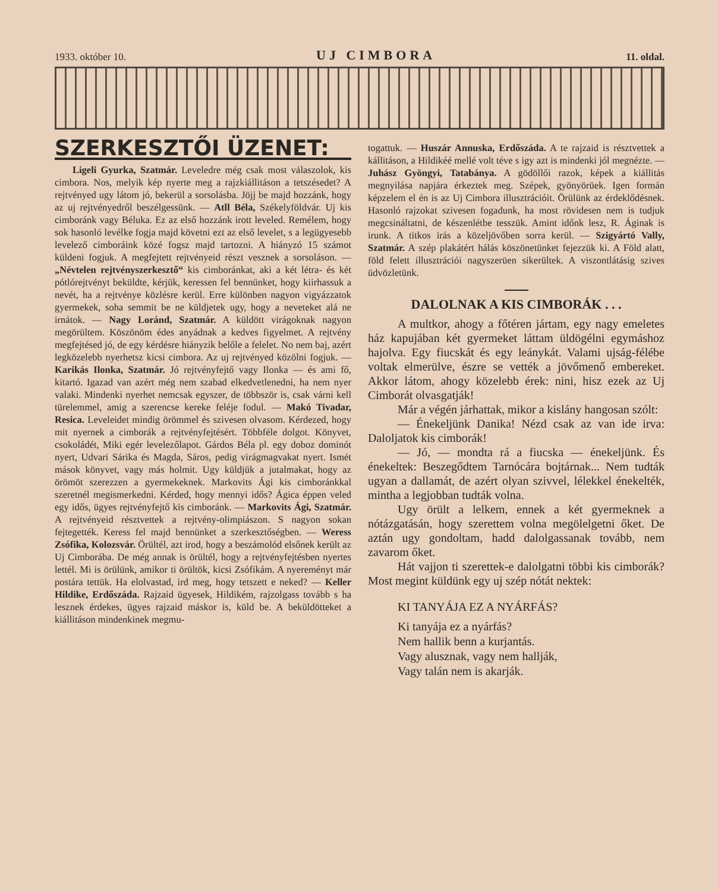1933. október 10. UJ CIMBORA 11. oldal.
SZERKESZTŐI ÜZENET:
Ligeli Gyurka, Szatmár. Leveledre még csak most válaszolok, kis cimbora. Nos, melyik kép nyerte meg a rajzkiállitáson a tetszésedet? A rejtvényed ugy látom jó, bekerül a sorsolásba. Jöjj be majd hozzánk, hogy az uj rejtvényedről beszélgessünk. — Atll Béla, Székelyföldvár. Uj kis cimboránk vagy Béluka. Ez az első hozzánk irott leveled. Remélem, hogy sok hasonló levélke fogja majd követni ezt az első levelet, s a legügyesebb levelező cimboráink közé fogsz majd tartozni. A hiányzó 15 számot küldeni fogjuk. A megfejtett rejtvényeid részt vesznek a sorsoláson. — „Névtelen rejtvényszerkesztő“ kis cimboránkat, aki a két létra- és két pótlórejtvényt beküldte, kérjük, keressen fel bennünket, hogy kiirhassuk a nevét, ha a rejtvénye közlésre kerül. Erre különben nagyon vigyázzatok gyermekek, soha semmit be ne küldjetek ugy, hogy a neveteket alá ne irnátok. — Nagy Loránd, Szatmár. A küldött virágoknak nagyon megörültem. Köszönöm édes anyádnak a kedves figyelmet. A rejtvény megfejtésed jó, de egy kérdésre hiányzik belőle a felelet. No nem baj, azért legközelebb nyerhetsz kicsi cimbora. Az uj rejtvényed közölni fogjuk. — Karikás Ilonka, Szatmár. Jó rejtvényfejtő vagy Ilonka — és ami fő, kitartó. Igazad van azért még nem szabad elkedvetlenedni, ha nem nyer valaki. Mindenki nyerhet nemcsak egyszer, de többször is, csak várni kell türelemmel, amig a szerencse kereke feléje fodul. — Makó Tivadar, Resica. Leveleidet mindig örömmel és szivesen olvasom. Kérdezed, hogy mit nyernek a cimborák a rejtvényfejtésért. Többféle dolgot. Könyvet, csokoládét, Miki egér levelezőlapot. Gárdos Béla pl. egy doboz dominót nyert, Udvari Sárika és Magda, Sáros, pedig virágmagvakat nyert. Ismét mások könyvet, vagy más holmit. Ugy küldjük a jutalmakat, hogy az örömöt szerezzen a gyermekeknek. Markovits Ági kis cimboránkkal szeretnél megismerkedni. Kérded, hogy mennyi idős? Ágica éppen veled egy idős, ügyes rejtvényfejtő kis cimboránk. — Markovits Ági, Szatmár. A rejtvényeid résztvettek a rejtvény-olimpiászon. S nagyon sokan fejtegették. Keress fel majd bennünket a szerkesztőségben. — Weress Zsófika, Kolozsvár. Örültél, azt irod, hogy a beszámolód elsőnek került az Uj Cimborába. De még annak is örültél, hogy a rejtvényfejtésben nyertes lettél. Mi is örülünk, amikor ti örültök, kicsi Zsófikám. A nyereményt már postára tettük. Ha elolvastad, ird meg, hogy tetszett e neked? — Keller Hildike, Erdőszáda. Rajzaid ügyesek, Hildikém, rajzolgass tovább s ha lesznek érdekes, ügyes rajzaid máskor is, küld be. A beküldötteket a kiállitáson mindenkinek megmu-
togattuk. — Huszár Annuska, Erdőszáda. A te rajzaid is résztvettek a kállitáson, a Hildikéé mellé volt téve s igy azt is mindenki jól megnézte. — Juhász Gyöngyi, Tatabánya. A gödöllői razok, képek a kiállitás megnyilása napjára érkeztek meg. Szépek, gyönyörüek. Igen formán képzelem el én is az Uj Cimbora illusztrációit. Örülünk az érdeklődésnek. Hasonló rajzokat szivesen fogadunk, ha most rövidesen nem is tudjuk megcsináltatni, de készenlétbe tesszük. Amint időnk lesz, R. Áginak is irunk. A titkos irás a közeljövőben sorra kerül. — Szigyártó Vally, Szatmár. A szép plakátért hálás köszönetünket fejezzük ki. A Föld alatt, föld felett illusztrációi nagyszerüen sikerültek. A viszontlátásig szives üdvözletünk.
DALOLNAK A KIS CIMBORÁK . . .
A multkor, ahogy a főtéren jártam, egy nagy emeletes ház kapujában két gyermeket láttam üldögélni egymáshoz hajolva. Egy fiucskát és egy leánykát. Valami ujság-félébe voltak elmerülve, észre se vették a jövőmenő embereket. Akkor látom, ahogy közelebb érek: nini, hisz ezek az Uj Cimborát olvasgatják!
Már a végén járhattak, mikor a kislány hangosan szólt:
— Énekeljünk Danika! Nézd csak az van ide irva: Daloljatok kis cimborák!
— Jó, — mondta rá a fiucska — énekeljünk. És énekeltek: Beszegődtem Tarnócára bojtárnak... Nem tudták ugyan a dallamát, de azért olyan szivvel, lélekkel énekelték, mintha a legjobban tudták volna.
Ugy örült a lelkem, ennek a két gyermeknek a nótázgatásán, hogy szerettem volna megölelgetni őket. De aztán ugy gondoltam, hadd dalolgassanak tovább, nem zavarom őket.
Hát vajjon ti szerettek-e dalolgatni többi kis cimborák? Most megint küldünk egy uj szép nótát nektek:
KI TANYÁJA EZ A NYÁRFÁS?
Ki tanyája ez a nyárfás?
Nem hallik benn a kurjantás.
Vagy alusznak, vagy nem hallják,
Vagy talán nem is akarják.